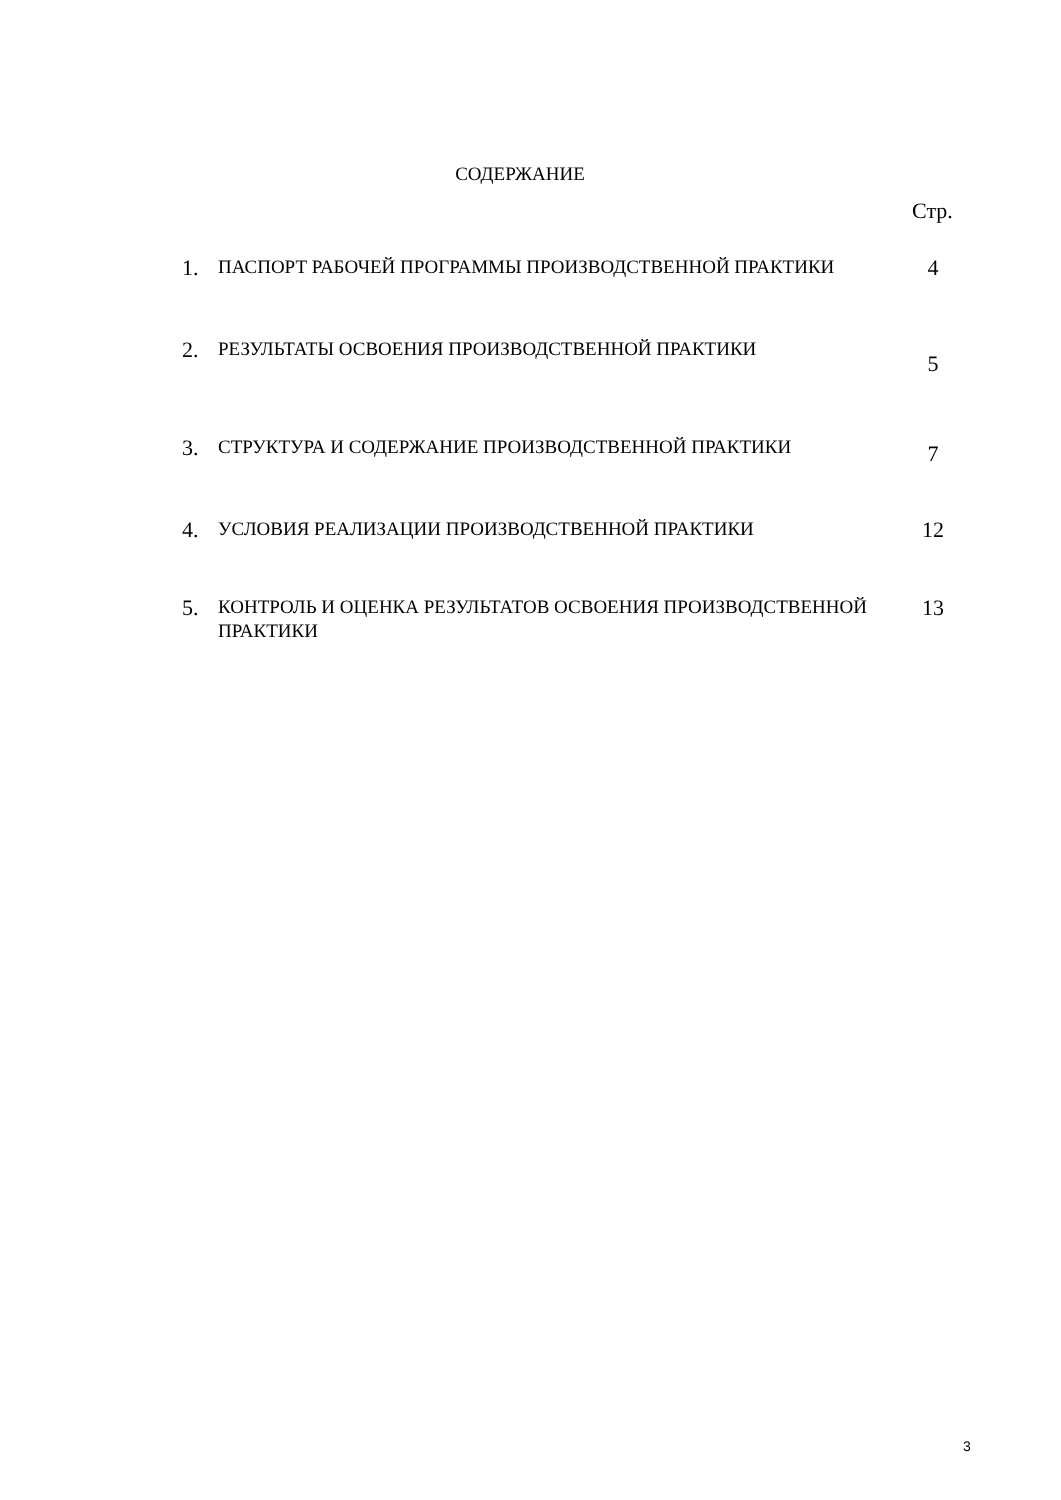СОДЕРЖАНИЕ
Стр.
1. ПАСПОРТ РАБОЧЕЙ ПРОГРАММЫ ПРОИЗВОДСТВЕННОЙ ПРАКТИКИ 4
2. РЕЗУЛЬТАТЫ ОСВОЕНИЯ ПРОИЗВОДСТВЕННОЙ ПРАКТИКИ 5
3. СТРУКТУРА И СОДЕРЖАНИЕ ПРОИЗВОДСТВЕННОЙ ПРАКТИКИ 7
4. УСЛОВИЯ РЕАЛИЗАЦИИ ПРОИЗВОДСТВЕННОЙ ПРАКТИКИ 12
5. КОНТРОЛЬ И ОЦЕНКА РЕЗУЛЬТАТОВ ОСВОЕНИЯ ПРОИЗВОДСТВЕННОЙ ПРАКТИКИ 13
3